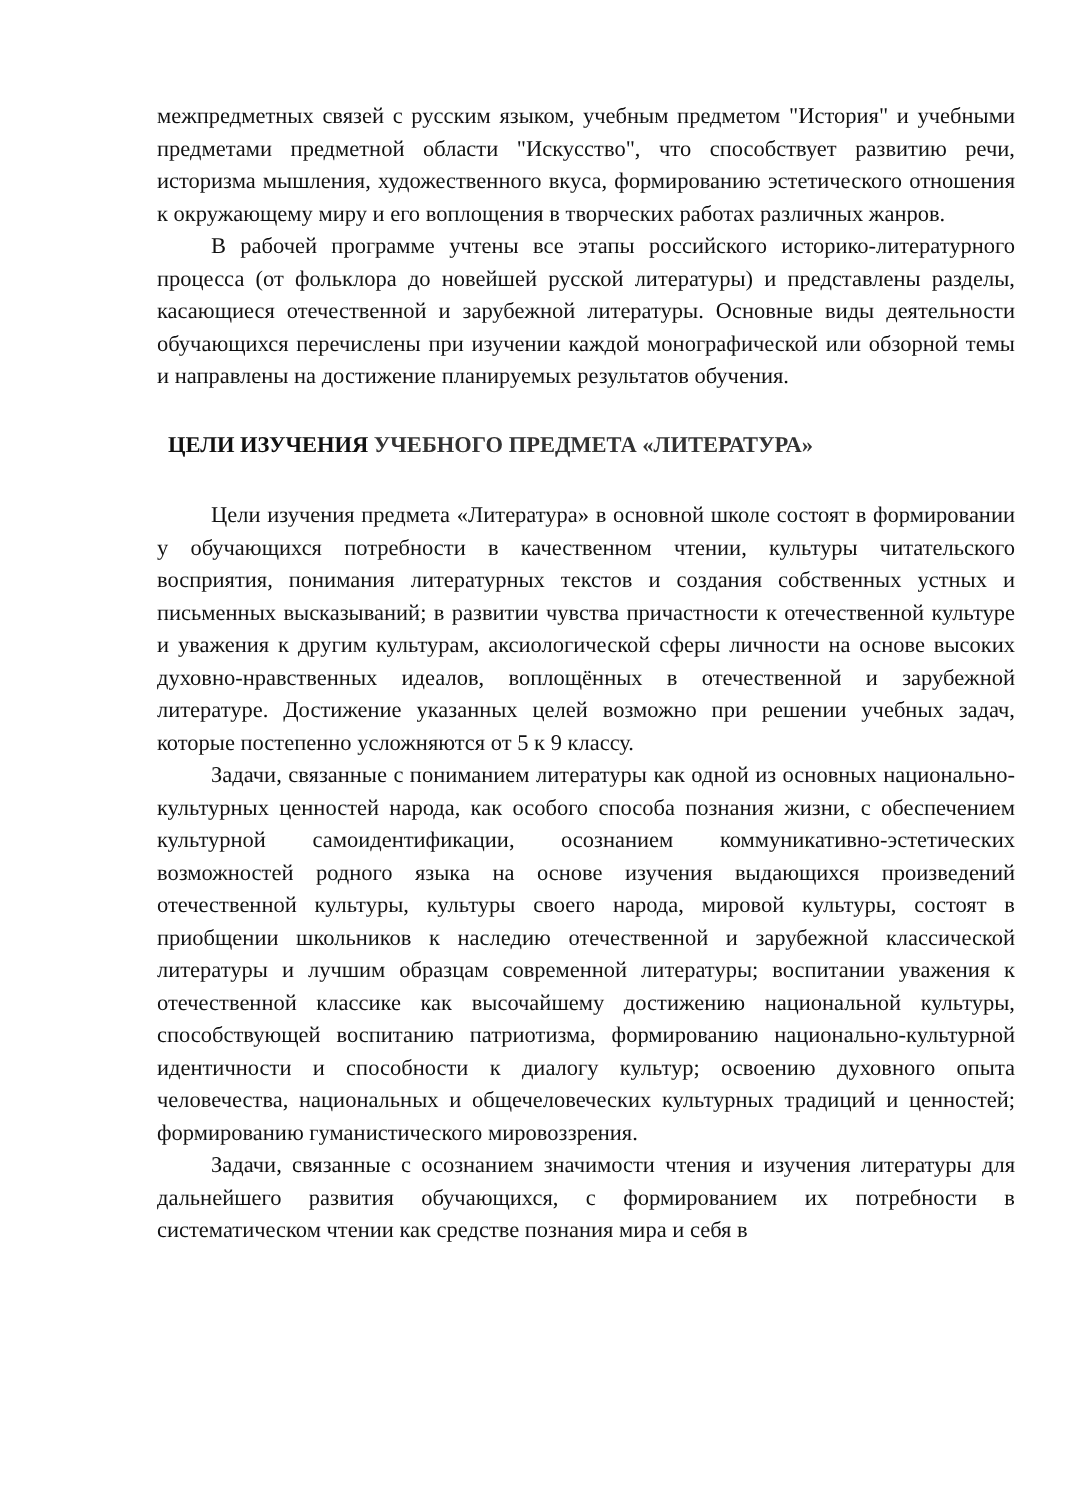межпредметных связей с русским языком, учебным предметом "История" и учебными предметами предметной области "Искусство", что способствует развитию речи, историзма мышления, художественного вкуса, формированию эстетического отношения к окружающему миру и его воплощения в творческих работах различных жанров.
В рабочей программе учтены все этапы российского историко-литературного процесса (от фольклора до новейшей русской литературы) и представлены разделы, касающиеся отечественной и зарубежной литературы. Основные виды деятельности обучающихся перечислены при изучении каждой монографической или обзорной темы и направлены на достижение планируемых результатов обучения.
ЦЕЛИ ИЗУЧЕНИЯ УЧЕБНОГО ПРЕДМЕТА «ЛИТЕРАТУРА»
Цели изучения предмета «Литература» в основной школе состоят в формировании у обучающихся потребности в качественном чтении, культуры читательского восприятия, понимания литературных текстов и создания собственных устных и письменных высказываний; в развитии чувства причастности к отечественной культуре и уважения к другим культурам, аксиологической сферы личности на основе высоких духовно-нравственных идеалов, воплощённых в отечественной и зарубежной литературе. Достижение указанных целей возможно при решении учебных задач, которые постепенно усложняются от 5 к 9 классу.
Задачи, связанные с пониманием литературы как одной из основных национально-культурных ценностей народа, как особого способа познания жизни, с обеспечением культурной самоидентификации, осознанием коммуникативно-эстетических возможностей родного языка на основе изучения выдающихся произведений отечественной культуры, культуры своего народа, мировой культуры, состоят в приобщении школьников к наследию отечественной и зарубежной классической литературы и лучшим образцам современной литературы; воспитании уважения к отечественной классике как высочайшему достижению национальной культуры, способствующей воспитанию патриотизма, формированию национально-культурной идентичности и способности к диалогу культур; освоению духовного опыта человечества, национальных и общечеловеческих культурных традиций и ценностей; формированию гуманистического мировоззрения.
Задачи, связанные с осознанием значимости чтения и изучения литературы для дальнейшего развития обучающихся, с формированием их потребности в систематическом чтении как средстве познания мира и себя в